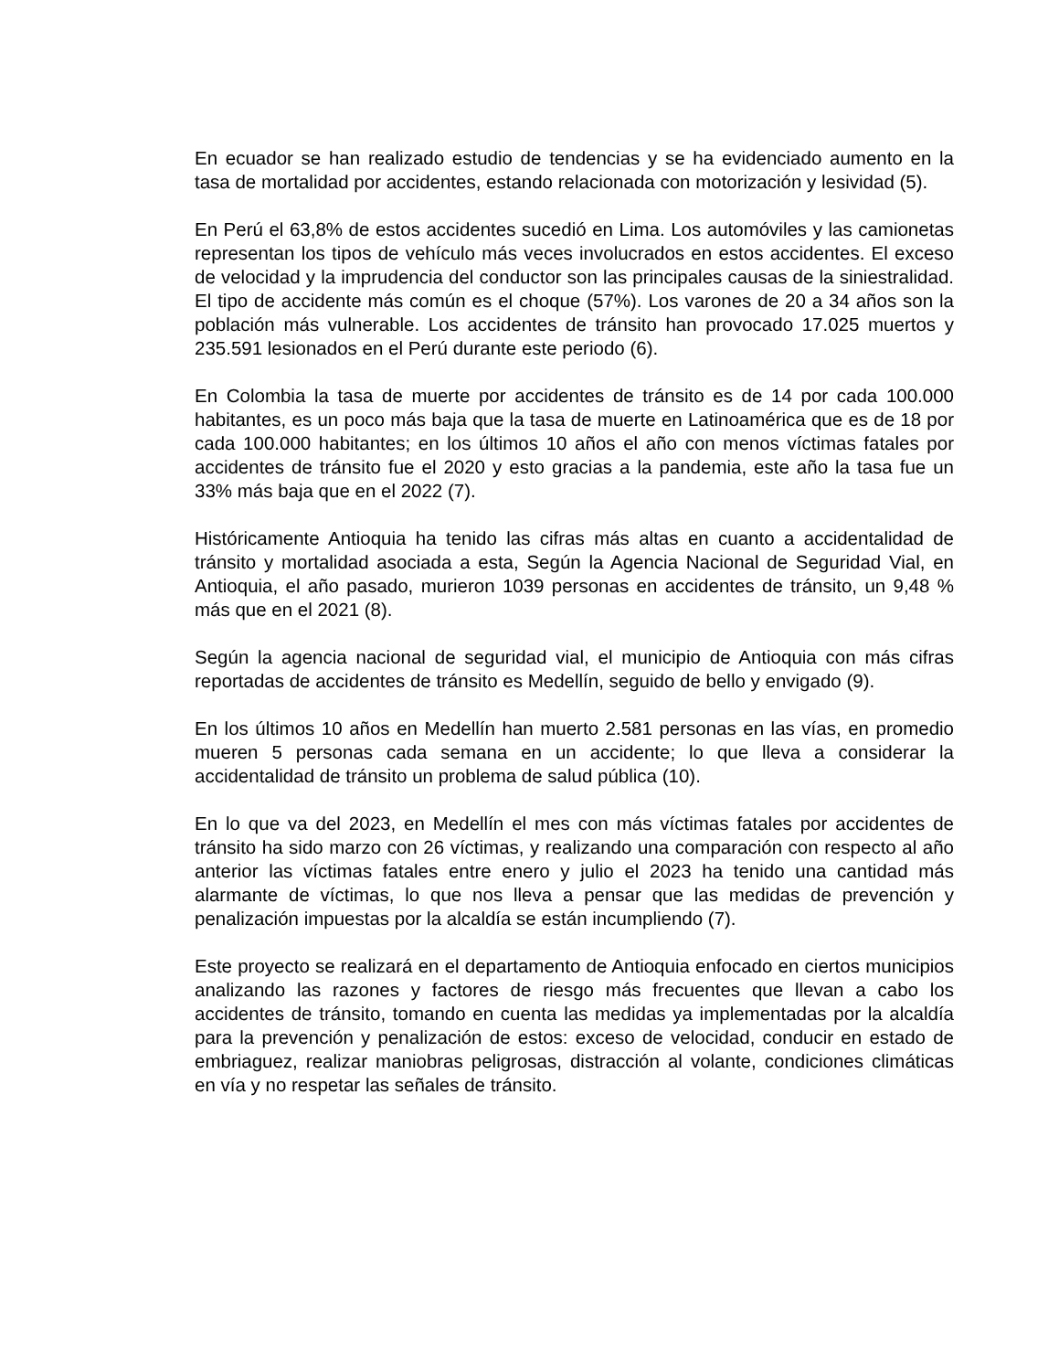En ecuador se han realizado estudio de tendencias y se ha evidenciado aumento en la tasa de mortalidad por accidentes, estando relacionada con motorización y lesividad (5).
En Perú el 63,8% de estos accidentes sucedió en Lima. Los automóviles y las camionetas representan los tipos de vehículo más veces involucrados en estos accidentes. El exceso de velocidad y la imprudencia del conductor son las principales causas de la siniestralidad. El tipo de accidente más común es el choque (57%). Los varones de 20 a 34 años son la población más vulnerable. Los accidentes de tránsito han provocado 17.025 muertos y 235.591 lesionados en el Perú durante este periodo (6).
En Colombia la tasa de muerte por accidentes de tránsito es de 14 por cada 100.000 habitantes, es un poco más baja que la tasa de muerte en Latinoamérica que es de 18 por cada 100.000 habitantes; en los últimos 10 años el año con menos víctimas fatales por accidentes de tránsito fue el 2020 y esto gracias a la pandemia, este año la tasa fue un 33% más baja que en el 2022 (7).
Históricamente Antioquia ha tenido las cifras más altas en cuanto a accidentalidad de tránsito y mortalidad asociada a esta, Según la Agencia Nacional de Seguridad Vial, en Antioquia, el año pasado, murieron 1039 personas en accidentes de tránsito, un 9,48 % más que en el 2021 (8).
Según la agencia nacional de seguridad vial, el municipio de Antioquia con más cifras reportadas de accidentes de tránsito es Medellín, seguido de bello y envigado (9).
En los últimos 10 años en Medellín han muerto 2.581 personas en las vías, en promedio mueren 5 personas cada semana en un accidente; lo que lleva a considerar la accidentalidad de tránsito un problema de salud pública (10).
En lo que va del 2023, en Medellín el mes con más víctimas fatales por accidentes de tránsito ha sido marzo con 26 víctimas, y realizando una comparación con respecto al año anterior las víctimas fatales entre enero y julio el 2023 ha tenido una cantidad más alarmante de víctimas, lo que nos lleva a pensar que las medidas de prevención y penalización impuestas por la alcaldía se están incumpliendo (7).
Este proyecto se realizará en el departamento de Antioquia enfocado en ciertos municipios analizando las razones y factores de riesgo más frecuentes que llevan a cabo los accidentes de tránsito, tomando en cuenta las medidas ya implementadas por la alcaldía para la prevención y penalización de estos: exceso de velocidad, conducir en estado de embriaguez, realizar maniobras peligrosas, distracción al volante, condiciones climáticas en vía y no respetar las señales de tránsito.